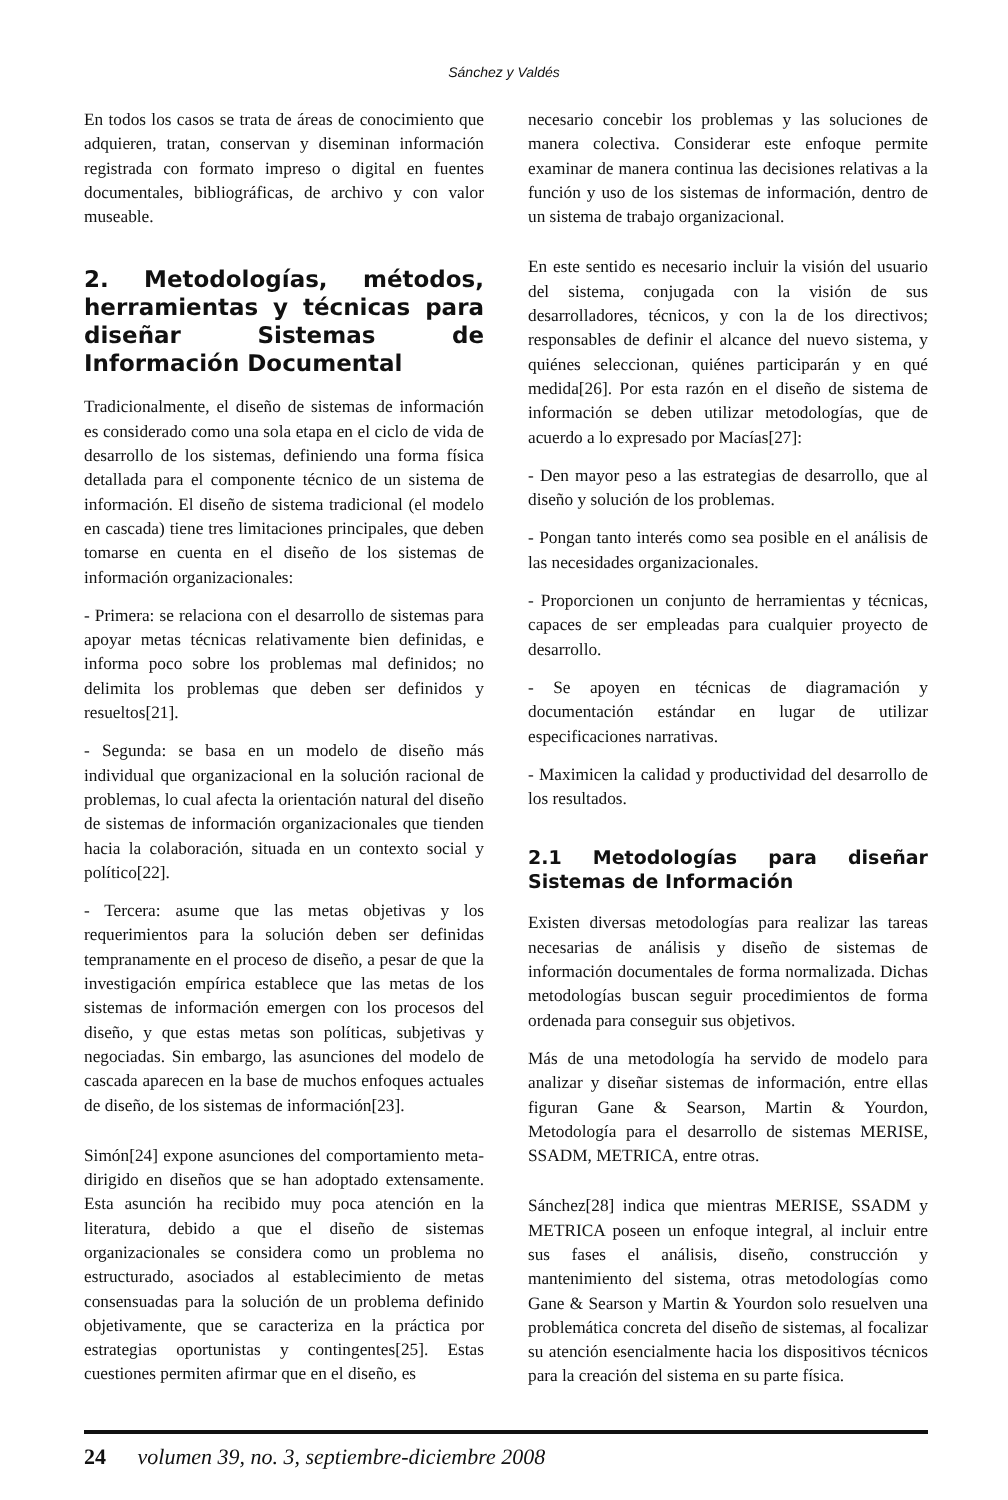Sánchez y Valdés
En todos los casos se trata de áreas de conocimiento que adquieren, tratan, conservan y diseminan información registrada con formato impreso o digital en fuentes documentales, bibliográficas, de archivo y con valor museable.
2. Metodologías, métodos, herramientas y técnicas para diseñar Sistemas de Información Documental
Tradicionalmente, el diseño de sistemas de información es considerado como una sola etapa en el ciclo de vida de desarrollo de los sistemas, definiendo una forma física detallada para el componente técnico de un sistema de información. El diseño de sistema tradicional (el modelo en cascada) tiene tres limitaciones principales, que deben tomarse en cuenta en el diseño de los sistemas de información organizacionales:
- Primera: se relaciona con el desarrollo de sistemas para apoyar metas técnicas relativamente bien definidas, e informa poco sobre los problemas mal definidos; no delimita los problemas que deben ser definidos y resueltos[21].
- Segunda: se basa en un modelo de diseño más individual que organizacional en la solución racional de problemas, lo cual afecta la orientación natural del diseño de sistemas de información organizacionales que tienden hacia la colaboración, situada en un contexto social y político[22].
- Tercera: asume que las metas objetivas y los requerimientos para la solución deben ser definidas tempranamente en el proceso de diseño, a pesar de que la investigación empírica establece que las metas de los sistemas de información emergen con los procesos del diseño, y que estas metas son políticas, subjetivas y negociadas. Sin embargo, las asunciones del modelo de cascada aparecen en la base de muchos enfoques actuales de diseño, de los sistemas de información[23].
Simón[24] expone asunciones del comportamiento meta-dirigido en diseños que se han adoptado extensamente. Esta asunción ha recibido muy poca atención en la literatura, debido a que el diseño de sistemas organizacionales se considera como un problema no estructurado, asociados al establecimiento de metas consensuadas para la solución de un problema definido objetivamente, que se caracteriza en la práctica por estrategias oportunistas y contingentes[25]. Estas cuestiones permiten afirmar que en el diseño, es
necesario concebir los problemas y las soluciones de manera colectiva. Considerar este enfoque permite examinar de manera continua las decisiones relativas a la función y uso de los sistemas de información, dentro de un sistema de trabajo organizacional.
En este sentido es necesario incluir la visión del usuario del sistema, conjugada con la visión de sus desarrolladores, técnicos, y con la de los directivos; responsables de definir el alcance del nuevo sistema, y quiénes seleccionan, quiénes participarán y en qué medida[26]. Por esta razón en el diseño de sistema de información se deben utilizar metodologías, que de acuerdo a lo expresado por Macías[27]:
- Den mayor peso a las estrategias de desarrollo, que al diseño y solución de los problemas.
- Pongan tanto interés como sea posible en el análisis de las necesidades organizacionales.
- Proporcionen un conjunto de herramientas y técnicas, capaces de ser empleadas para cualquier proyecto de desarrollo.
- Se apoyen en técnicas de diagramación y documentación estándar en lugar de utilizar especificaciones narrativas.
- Maximicen la calidad y productividad del desarrollo de los resultados.
2.1 Metodologías para diseñar Sistemas de Información
Existen diversas metodologías para realizar las tareas necesarias de análisis y diseño de sistemas de información documentales de forma normalizada. Dichas metodologías buscan seguir procedimientos de forma ordenada para conseguir sus objetivos.
Más de una metodología ha servido de modelo para analizar y diseñar sistemas de información, entre ellas figuran Gane & Searson, Martin & Yourdon, Metodología para el desarrollo de sistemas MERISE, SSADM, METRICA, entre otras.
Sánchez[28] indica que mientras MERISE, SSADM y METRICA poseen un enfoque integral, al incluir entre sus fases el análisis, diseño, construcción y mantenimiento del sistema, otras metodologías como Gane & Searson y Martin & Yourdon solo resuelven una problemática concreta del diseño de sistemas, al focalizar su atención esencialmente hacia los dispositivos técnicos para la creación del sistema en su parte física.
24 volumen 39, no. 3, septiembre-diciembre 2008